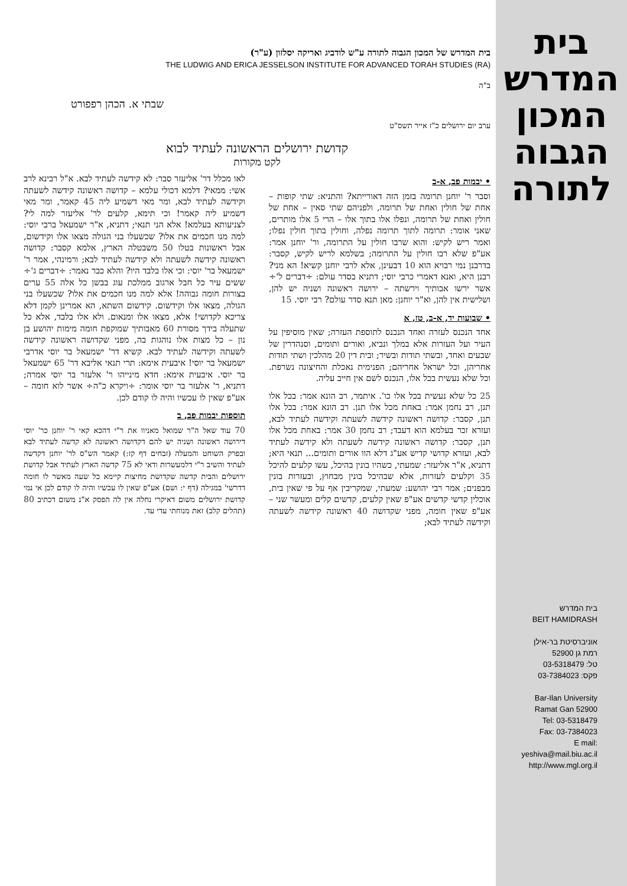בית
המדרש
המכון
הגבוה
לתורה
בית המדרש
BEIT HAMIDRASH
אוניברסיטת בר-אילן
רמת גן 52900
טל: 03-5318479
פקס: 03-7384023
Bar-Ilan University
Ramat Gan 52900
Tel: 03-5318479
Fax: 03-7384023
E mail: yeshiva@mail.biu.ac.il
http://www.mgl.org.il
בית המדרש של המכון הגבוה לתורה ע"ש לודביג ואריקה יסלזון (ע"ר)
THE LUDWIG AND ERICA JESSELSON INSTITUTE FOR ADVANCED TORAH STUDIES (RA)
ב"ה
שבתי א. הכהן רפפורט
ערב יום ירושלים כ"ז אייר תשס"ט
קדושת ירושלים הראשונה לעתיד לבוא
לקט מקורות
• יבמות פב, א-ב
וסבר ר' יוחנן תרומה בזמן הזה דאורייתא? והתניא: שתי קופות – אחת של חולין ואחת של תרומה, ולפניהם שתי סאין – אחת של חולין ואחת של תרומה, ונפלו אלו בתוך אלו – הרי 5 אלו מותרים, שאני אומר: תרומה לתוך תרומה נפלה, וחולין בתוך חולין נפלו; ואמר ריש לקיש: והוא שרבו חולין על התרומה, ור' יוחנן אמר: אע"פ שלא רבו חולין על התרומה; בשלמא לריש לקיש, קסבר: בדרבנן נמי רבויא הוא 10 דבעינן, אלא לרבי יוחנן קשיא! הא מני? רבנן היא, ואנא דאמרי כרבי יוסי; דתניא בסדר עולם: ÷דברים ל'÷ אשר ירשו אבותיך וירשתה – ירושה ראשונה ושניה יש להן, ושלישית אין להן, וא"ר יוחנן: מאן תנא סדר עולם? רבי יוסי. 15
• שבועות יד, א-ב, טז, א
אחד הנכנס לעזרה ואחד הנכנס לתוספת העזרה; שאין מוסיפין על העיר ועל העזרות אלא במלך ונביא, ואורים ותומים, וסנהדרין של שבעים ואחד, ובשתי תודות ובשיר; ובית דין 20 מהלכין ושתי תודות אחריהן, וכל ישראל אחריהם; הפנימית נאכלת והחיצונה נשרפת. וכל שלא נעשית בכל אלו, הנכנס לשם אין חייב עליה.
25 כל שלא נעשית בכל אלו כו'. איתמר, רב הונא אמר: בכל אלו תנן, רב נחמן אמר: באחת מכל אלו תנן. רב הונא אמר: בכל אלו תנן, קסבר: קדושה ראשונה קידשה לשעתה וקידשה לעתיד לבא, ועזרא זכר בעלמא הוא דעבד; רב נחמן 30 אמר: באחת מכל אלו תנן, קסבר: קדושה ראשונה קידשה לשעתה ולא קידשה לעתיד לבא, ועזרא קדושי קדיש אע"ג דלא הוו אורים ותומים... תנאי היא; דתניא, א"ר אליעזר: שמעתי, כשהיו בונין בהיכל, עשו קלעים להיכל 35 וקלעים לעזרות, אלא שבהיכל בונין מבחוץ, ובעזרות בונין מבפנים; אמר רבי יהושע: שמעתי, שמקריבין אף על פי שאין בית, אוכלין קדשי קדשים אע"פ שאין קלעים, קדשים קלים ומעשר שני – אע"פ שאין חומה, מפני שקדושה 40 ראשונה קידשה לשעתה וקידשה לעתיד לבא;
לאו מכלל דר' אליעזר סבר: לא קידשה לעתיד לבא. א"ל רבינא לרב אשי: ממאי? דלמא דכולי עלמא – קדושה ראשונה קידשה לשעתה וקידשה לעתיד לבא, ומר מאי דשמיע ליה 45 קאמר, ומר מאי דשמיע ליה קאמר! וכי תימא, קלעים לר' אליעזר למה לי? לצניעותא בעלמא! אלא הני תנאי; דתניא, א"ר ישמעאל ברבי יוסי: למה מנו חכמים את אלו? שכשעלו בני הגולה מצאו אלו וקידשום, אבל ראשונות בטלו 50 משבטלה הארץ, אלמא קסבר: קדושה ראשונה קידשה לשעתה ולא קידשה לעתיד לבא; ורמינהי, אמר ר' ישמעאל בר' יוסי: וכי אלו בלבד היו? והלא כבר נאמר: ÷דברים ג'÷ ששים עיר כל חבל ארגוב ממלכת עוג בבשן כל אלה 55 ערים בצורות חומה גבוהה! אלא למה מנו חכמים את אלו? שכשעלו בני הגולה, מצאו אלו וקידשום. קידשום השתא, הא אמרינן לקמן דלא צריכא לקדושי! אלא, מצאו אלו ומנאום. ולא אלו בלבד, אלא כל שתעלה בידך מסורת 60 מאבותיך שמוקפת חומה מימות יהושע בן נון – כל מצות אלו נוהגות בה, מפני שקדושה ראשונה קידשה לשעתה וקידשה לעתיד לבא. קשיא דר' ישמעאל בר יוסי אדרבי ישמעאל בר יוסי! איבעית אימא: תרי תנאי אליבא דר' 65 ישמעאל בר יוסי. איבעית אימא: חדא מינייהו ר' אלעזר בר יוסי אמרה; דתניא, ר' אלעזר בר יוסי אומר: ÷ויקרא כ"ה÷ אשר לוא חומה – אע"פ שאין לו עכשיו והיה לו קודם לכן.
תוספות יבמות פב, ב
70 עוד שאל ה"ר שמואל מאניוו את ר"י דהכא קאי ר' יוחנן כר' יוסי דירושה ראשונה ושניה יש להם דקדושה ראשונה לא קדשה לעתיד לבא ובפרק השוחט והמעלה (זבחים דף קז:) קאמר הש"ס לר' יוחנן דקדשה לעתיד והשיב ר"י דלמעשרות ודאי לא 75 קדשה הארץ לעתיד אבל קדושת ירושלים והבית קדשה שקדושת מחיצות קיימא כל שעה מאשר לו חומה דדרשי' במגילה (דף י: ושם) אע"פ שאין לו עכשיו והיה לו קודם לכן אי נמי קדושת ירושלים משום דאיקרי נחלה אין לה הפסק א"נ משום דכתיב 80 (תהלים קלב) זאת מנוחתי עדי עד.